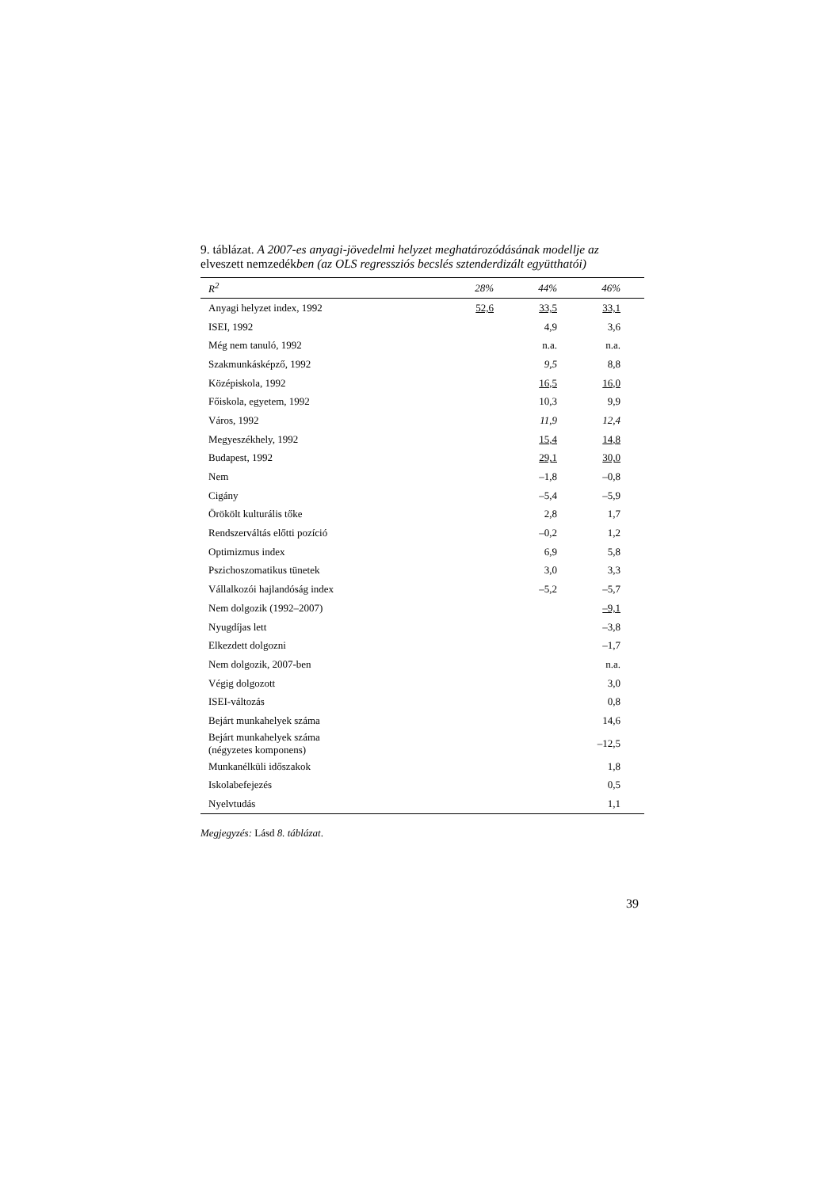9. táblázat. A 2007-es anyagi-jövedelmi helyzet meghatározódásának modellje az elveszett nemzedékben (az OLS regressziós becslés sztenderdizált együtthatói)
| R<sup>2</sup> | 28% | 44% | 46% |
| --- | --- | --- | --- |
| Anyagi helyzet index, 1992 | 52,6 | 33,5 | 33,1 |
| ISEI, 1992 | | 4,9 | 3,6 |
| Még nem tanuló, 1992 | | n.a. | n.a. |
| Szakmunkásképző, 1992 | | 9,5 | 8,8 |
| Középiskola, 1992 | | 16,5 | 16,0 |
| Főiskola, egyetem, 1992 | | 10,3 | 9,9 |
| Város, 1992 | | 11,9 | 12,4 |
| Megyeszékhely, 1992 | | 15,4 | 14,8 |
| Budapest, 1992 | | 29,1 | 30,0 |
| Nem | | –1,8 | –0,8 |
| Cigány | | –5,4 | –5,9 |
| Örökölt kulturális tőke | | 2,8 | 1,7 |
| Rendszerváltás előtti pozíció | | –0,2 | 1,2 |
| Optimizmus index | | 6,9 | 5,8 |
| Pszichoszomatikus tünetek | | 3,0 | 3,3 |
| Vállalkozói hajlandóság index | | –5,2 | –5,7 |
| Nem dolgozik (1992–2007) | | | –9,1 |
| Nyugdíjas lett | | | –3,8 |
| Elkezdett dolgozni | | | –1,7 |
| Nem dolgozik, 2007-ben | | | n.a. |
| Végig dolgozott | | | 3,0 |
| ISEI-változás | | | 0,8 |
| Bejárt munkahelyek száma | | | 14,6 |
| Bejárt munkahelyek száma (négyzetes komponens) | | | –12,5 |
| Munkanélküli időszakok | | | 1,8 |
| Iskolabefejezés | | | 0,5 |
| Nyelvtudás | | | 1,1 |
Megjegyzés: Lásd 8. táblázat.
39